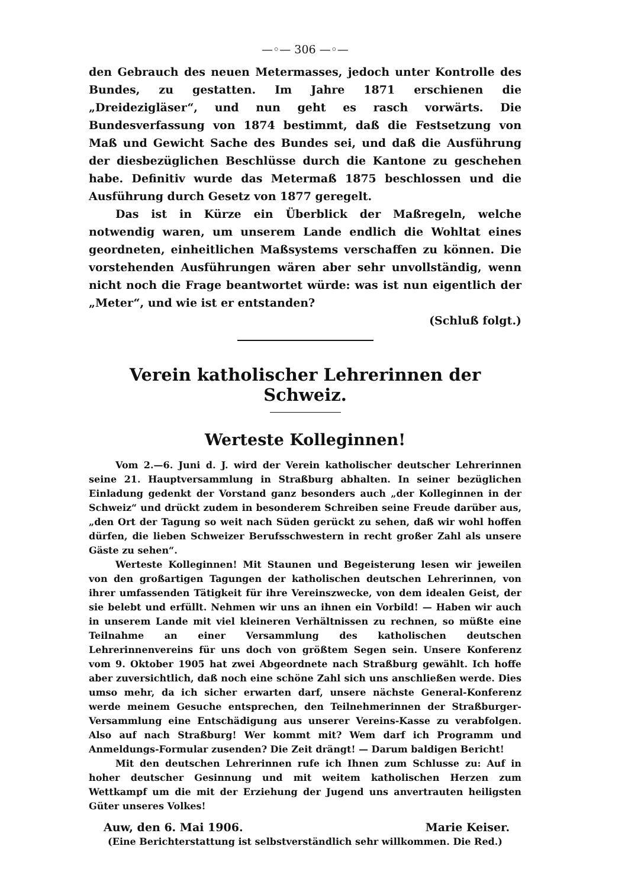—◦— 306 —◦—
den Gebrauch des neuen Metermasses, jedoch unter Kontrolle des Bundes, zu gestatten. Im Jahre 1871 erschienen die „Dreidezigläser“, und nun geht es rasch vorwärts. Die Bundesverfassung von 1874 bestimmt, daß die Festsetzung von Maß und Gewicht Sache des Bundes sei, und daß die Ausführung der diesbezüglichen Beschlüsse durch die Kantone zu geschehen habe. Definitiv wurde das Metermaß 1875 beschlossen und die Ausführung durch Gesetz von 1877 geregelt.
Das ist in Kürze ein Überblick der Maßregeln, welche notwendig waren, um unserem Lande endlich die Wohltat eines geordneten, einheitlichen Maßsystems verschaffen zu können. Die vorstehenden Ausführungen wären aber sehr unvollständig, wenn nicht noch die Frage beantwortet würde: was ist nun eigentlich der „Meter“, und wie ist er entstanden?
(Schluß folgt.)
Verein katholischer Lehrerinnen der Schweiz.
Werteste Kolleginnen!
Vom 2.—6. Juni d. J. wird der Verein katholischer deutscher Lehrerinnen seine 21. Hauptversammlung in Straßburg abhalten. In seiner bezüglichen Einladung gedenkt der Vorstand ganz besonders auch „der Kolleginnen in der Schweiz“ und drückt zudem in besonderem Schreiben seine Freude darüber aus, „den Ort der Tagung so weit nach Süden gerückt zu sehen, daß wir wohl hoffen dürfen, die lieben Schweizer Berufsschwestern in recht großer Zahl als unsere Gäste zu sehen“.
Werteste Kolleginnen! Mit Staunen und Begeisterung lesen wir jeweilen von den großartigen Tagungen der katholischen deutschen Lehrerinnen, von ihrer umfassenden Tätigkeit für ihre Vereinszwecke, von dem idealen Geist, der sie belebt und erfüllt. Nehmen wir uns an ihnen ein Vorbild! — Haben wir auch in unserem Lande mit viel kleineren Verhältnissen zu rechnen, so müßte eine Teilnahme an einer Versammlung des katholischen deutschen Lehrerinnenvereins für uns doch von größtem Segen sein. Unsere Konferenz vom 9. Oktober 1905 hat zwei Abgeordnete nach Straßburg gewählt. Ich hoffe aber zuversichtlich, daß noch eine schöne Zahl sich uns anschließen werde. Dies umso mehr, da ich sicher erwarten darf, unsere nächste General-Konferenz werde meinem Gesuche entsprechen, den Teilnehmerinnen der Straßburger-Versammlung eine Entschädigung aus unserer Vereins-Kasse zu verabfolgen. Also auf nach Straßburg! Wer kommt mit? Wem darf ich Programm und Anmeldungs-Formular zusenden? Die Zeit drängt! — Darum baldigen Bericht!
Mit den deutschen Lehrerinnen rufe ich Ihnen zum Schlusse zu: Auf in hoher deutscher Gesinnung und mit weitem katholischen Herzen zum Wettkampf um die mit der Erziehung der Jugend uns anvertrauten heiligsten Güter unseres Volkes!
Auw, den 6. Mai 1906. Marie Keiser.
(Eine Berichterstattung ist selbstverständlich sehr willkommen. Die Red.)